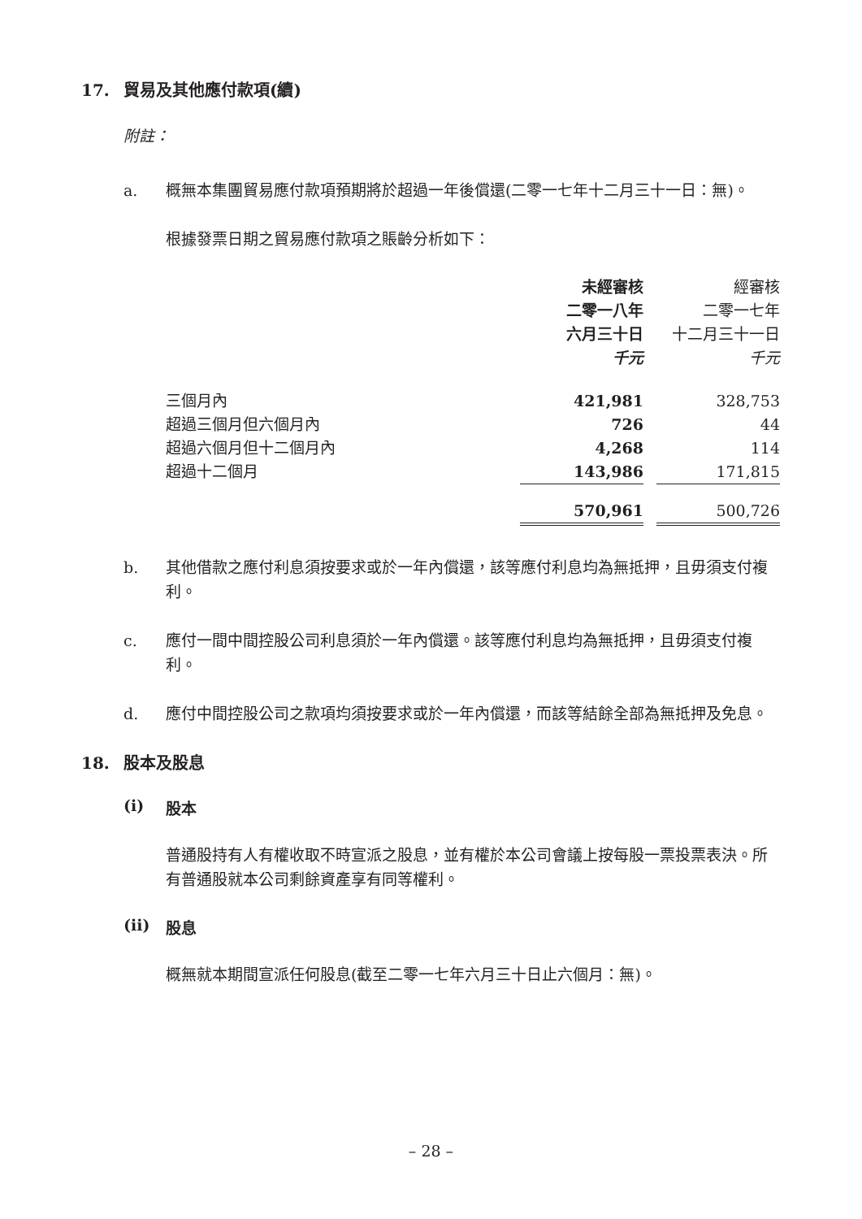17. 貿易及其他應付款項(續)
附註：
a. 概無本集團貿易應付款項預期將於超過一年後償還(二零一七年十二月三十一日：無)。
根據發票日期之貿易應付款項之賬齡分析如下：
| | 未經審核 二零一八年 六月三十日 千元 | | 經審核 二零一七年 十二月三十一日 千元 |
| 三個月內 | 421,981 | | 328,753 |
| 超過三個月但六個月內 | 726 | | 44 |
| 超過六個月但十二個月內 | 4,268 | | 114 |
| 超過十二個月 | 143,986 | | 171,815 |
| | 570,961 | | 500,726 |
b. 其他借款之應付利息須按要求或於一年內償還，該等應付利息均為無抵押，且毋須支付複利。
c. 應付一間中間控股公司利息須於一年內償還。該等應付利息均為無抵押，且毋須支付複利。
d. 應付中間控股公司之款項均須按要求或於一年內償還，而該等結餘全部為無抵押及免息。
18. 股本及股息
(i) 股本
普通股持有人有權收取不時宣派之股息，並有權於本公司會議上按每股一票投票表決。所有普通股就本公司剩餘資產享有同等權利。
(ii) 股息
概無就本期間宣派任何股息(截至二零一七年六月三十日止六個月：無)。
– 28 –